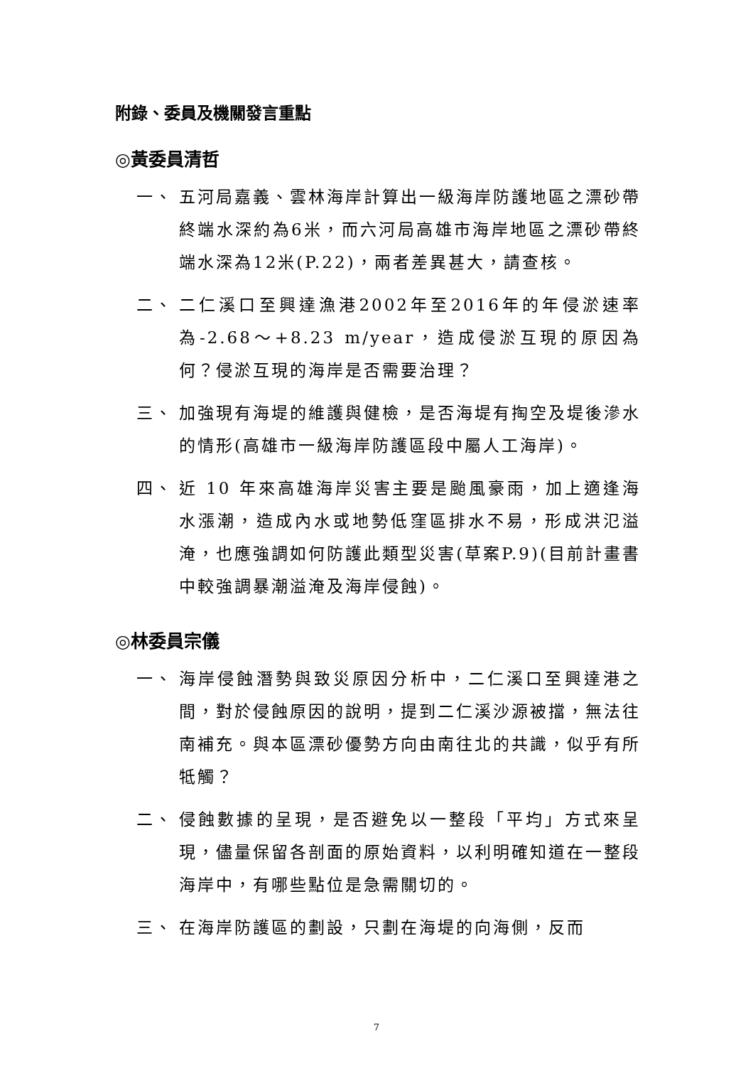附錄、委員及機關發言重點
◎黃委員清哲
一、 五河局嘉義、雲林海岸計算出一級海岸防護地區之漂砂帶終端水深約為6米，而六河局高雄市海岸地區之漂砂帶終端水深為12米(P.22)，兩者差異甚大，請查核。
二、 二仁溪口至興達漁港2002年至2016年的年侵淤速率為-2.68～+8.23 m/year，造成侵淤互現的原因為何？侵淤互現的海岸是否需要治理？
三、 加強現有海堤的維護與健檢，是否海堤有掏空及堤後滲水的情形(高雄市一級海岸防護區段中屬人工海岸)。
四、 近 10 年來高雄海岸災害主要是颱風豪雨，加上適逢海水漲潮，造成內水或地勢低窪區排水不易，形成洪氾溢淹，也應強調如何防護此類型災害(草案P.9)(目前計畫書中較強調暴潮溢淹及海岸侵蝕)。
◎林委員宗儀
一、 海岸侵蝕潛勢與致災原因分析中，二仁溪口至興達港之間，對於侵蝕原因的說明，提到二仁溪沙源被擋，無法往南補充。與本區漂砂優勢方向由南往北的共識，似乎有所牴觸？
二、 侵蝕數據的呈現，是否避免以一整段「平均」方式來呈現，儘量保留各剖面的原始資料，以利明確知道在一整段海岸中，有哪些點位是急需關切的。
三、 在海岸防護區的劃設，只劃在海堤的向海側，反而
7